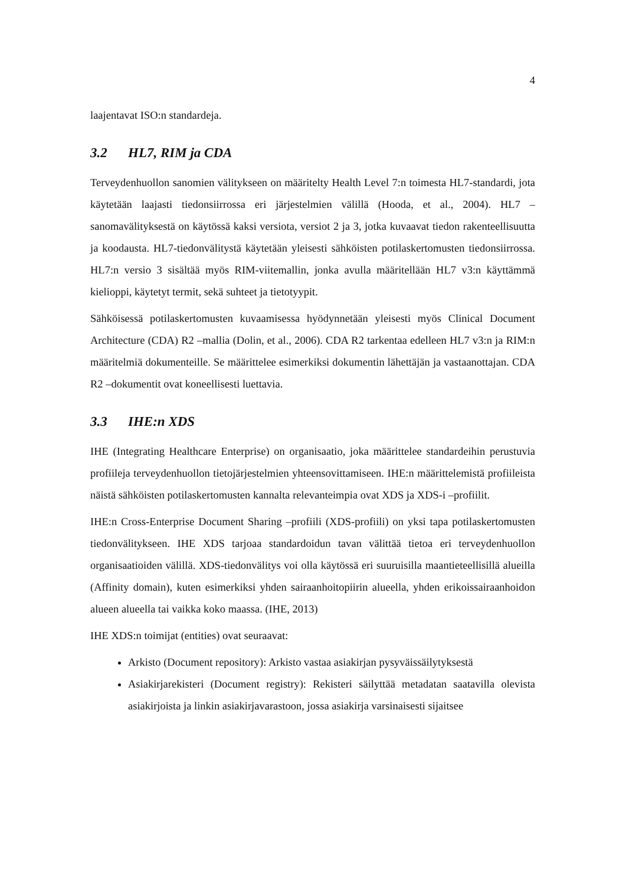4
laajentavat ISO:n standardeja.
3.2 HL7, RIM ja CDA
Terveydenhuollon sanomien välitykseen on määritelty Health Level 7:n toimesta HL7-standardi, jota käytetään laajasti tiedonsiirrossa eri järjestelmien välillä (Hooda, et al., 2004). HL7 –sanomavälityksestä on käytössä kaksi versiota, versiot 2 ja 3, jotka kuvaavat tiedon rakenteellisuutta ja koodausta. HL7-tiedonvälitystä käytetään yleisesti sähköisten potilaskertomusten tiedonsiirrossa. HL7:n versio 3 sisältää myös RIM-viitemallin, jonka avulla määritellään HL7 v3:n käyttämmä kielioppi, käytetyt termit, sekä suhteet ja tietotyypit.
Sähköisessä potilaskertomusten kuvaamisessa hyödynnetään yleisesti myös Clinical Document Architecture (CDA) R2 –mallia (Dolin, et al., 2006). CDA R2 tarkentaa edelleen HL7 v3:n ja RIM:n määritelmiä dokumenteille. Se määrittelee esimerkiksi dokumentin lähettäjän ja vastaanottajan. CDA R2 –dokumentit ovat koneellisesti luettavia.
3.3 IHE:n XDS
IHE (Integrating Healthcare Enterprise) on organisaatio, joka määrittelee standardeihin perustuvia profiileja terveydenhuollon tietojärjestelmien yhteensovittamiseen. IHE:n määrittelemistä profiileista näistä sähköisten potilaskertomusten kannalta relevanteimpia ovat XDS ja XDS-i –profiilit.
IHE:n Cross-Enterprise Document Sharing –profiili (XDS-profiili) on yksi tapa potilaskertomusten tiedonvälitykseen. IHE XDS tarjoaa standardoidun tavan välittää tietoa eri terveydenhuollon organisaatioiden välillä. XDS-tiedonvälitys voi olla käytössä eri suuruisilla maantieteellisillä alueilla (Affinity domain), kuten esimerkiksi yhden sairaanhoitopiirin alueella, yhden erikoissairaanhoidon alueen alueella tai vaikka koko maassa. (IHE, 2013)
IHE XDS:n toimijat (entities) ovat seuraavat:
Arkisto (Document repository): Arkisto vastaa asiakirjan pysyväissäilytyksestä
Asiakirjarekisteri (Document registry): Rekisteri säilyttää metadatan saatavilla olevista asiakirjoista ja linkin asiakirjavarastoon, jossa asiakirja varsinaisesti sijaitsee